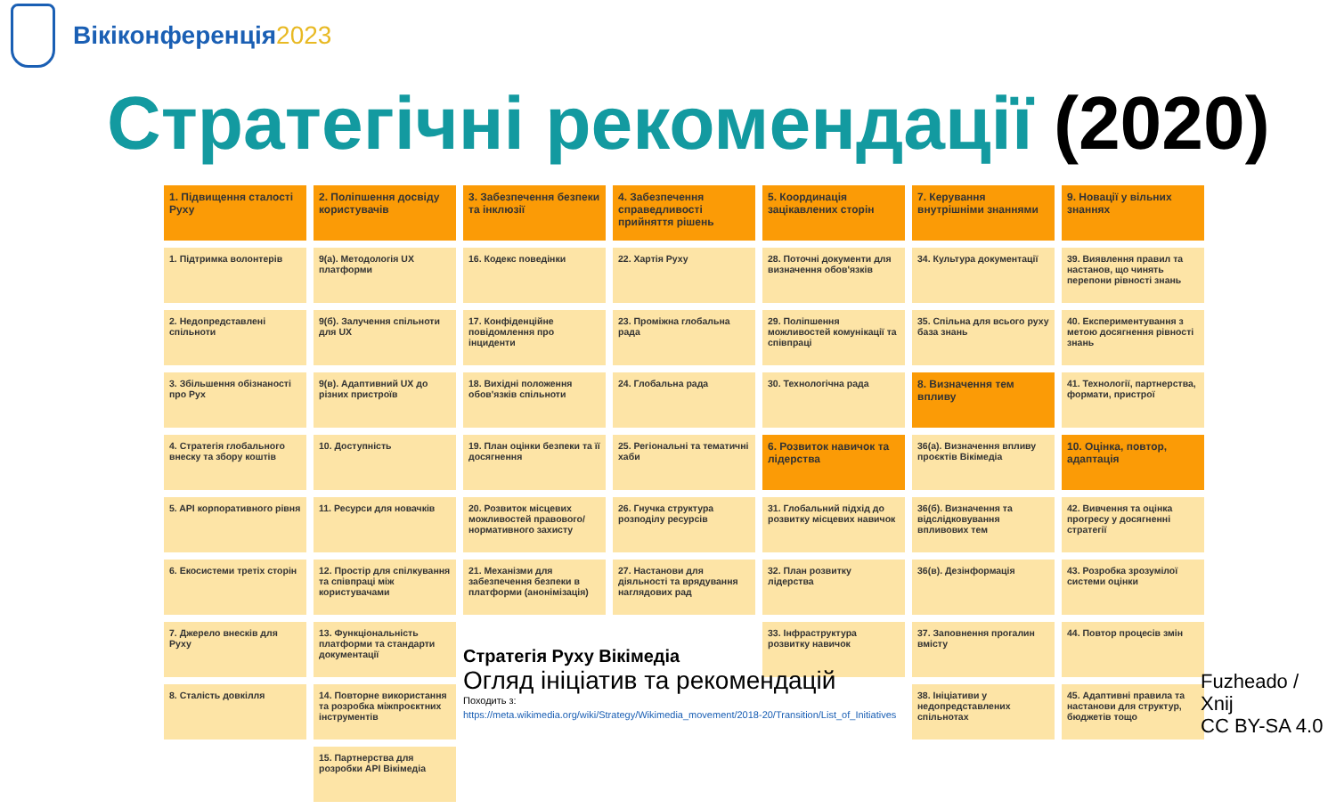Вікіконференція2023
Стратегічні рекомендації (2020)
| 1. Підвищення сталості Руху | 2. Поліпшення досвіду користувачів | 3. Забезпечення безпеки та інклюзії | 4. Забезпечення справедливості прийняття рішень | 5. Координація зацікавлених сторін | 7. Керування внутрішніми знаннями | 9. Новації у вільних знаннях |
| 1. Підтримка волонтерів | 9(а). Методологія UX платформи | 16. Кодекс поведінки | 22. Хартія Руху | 28. Поточні документи для визначення обов'язків | 34. Культура документації | 39. Виявлення правил та настанов, що чинять перепони рівності знань |
| 2. Недопредставлені спільноти | 9(б). Залучення спільноти для UX | 17. Конфіденційне повідомлення про інциденти | 23. Проміжна глобальна рада | 29. Поліпшення можливостей комунікації та співпраці | 35. Спільна для всього руху база знань | 40. Експериментування з метою досягнення рівності знань |
| 3. Збільшення обізнаності про Рух | 9(в). Адаптивний UX до різних пристроїв | 18. Вихідні положення обов'язків спільноти | 24. Глобальна рада | 30. Технологічна рада | 8. Визначення тем впливу | 41. Технології, партнерства, формати, пристрої |
| 4. Стратегія глобального внеску та збору коштів | 10. Доступність | 19. План оцінки безпеки та її досягнення | 25. Регіональні та тематичні хаби | 6. Розвиток навичок та лідерства | 36(а). Визначення впливу проєктів Вікімедіа | 10. Оцінка, повтор, адаптація |
| 5. API корпоративного рівня | 11. Ресурси для новачків | 20. Розвиток місцевих можливостей правового/нормативного захисту | 26. Гнучка структура розподілу ресурсів | 31. Глобальний підхід до розвитку місцевих навичок | 36(б). Визначення та відслідковування впливових тем | 42. Вивчення та оцінка прогресу у досягненні стратегії |
| 6. Екосистеми третіх сторін | 12. Простір для спілкування та співпраці між користувачами | 21. Механізми для забезпечення безпеки в платформи (анонімізація) | 27. Настанови для діяльності та врядування наглядових рад | 32. План розвитку лідерства | 36(в). Дезінформація | 43. Розробка зрозумілої системи оцінки |
| 7. Джерело внесків для Руху | 13. Функціональність платформи та стандарти документації | | | 33. Інфраструктура розвитку навичок | 37. Заповнення прогалин вмісту | 44. Повтор процесів змін |
| 8. Сталість довкілля | 14. Повторне використання та розробка міжпроєктних інструментів | | | | 38. Ініціативи у недопредставлених спільнотах | 45. Адаптивні правила та настанови для структур, бюджетів тощо |
| | 15. Партнерства для розробки API Вікімедіа | | | | | |
Стратегія Руху Вікімедіа
Огляд ініціатив та рекомендацій
Походить з:
https://meta.wikimedia.org/wiki/Strategy/Wikimedia_movement/2018-20/Transition/List_of_Initiatives
Fuzheado /
Xnij
CC BY-SA 4.0